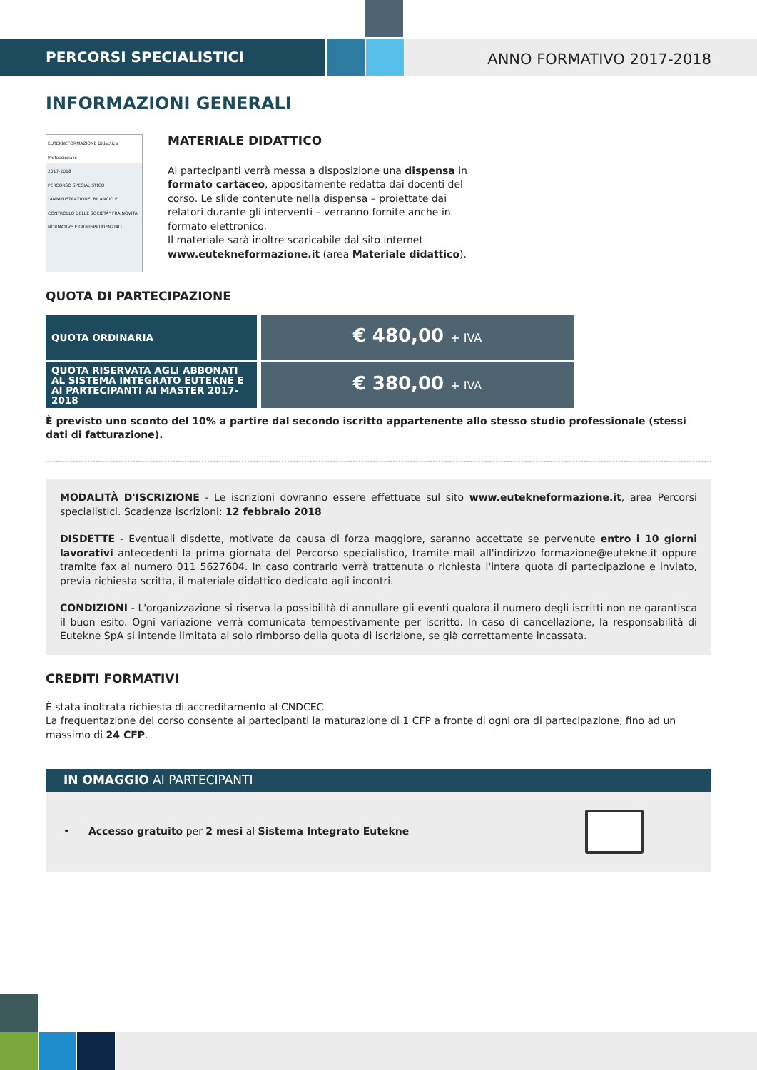PERCORSI SPECIALISTICI
ANNO FORMATIVO 2017-2018
INFORMAZIONI GENERALI
EUTEKNEFORMAZIONE Didactica Professionalis
2017-2018
PERCORSO SPECIALISTICO
"AMMINISTRAZIONE, BILANCIO E CONTROLLO DELLE SOCIETÀ" FRA NOVITÀ NORMATIVE E GIURISPRUDENZIALI
MATERIALE DIDATTICO
Ai partecipanti verrà messa a disposizione una dispensa in formato cartaceo, appositamente redatta dai docenti del corso. Le slide contenute nella dispensa – proiettate dai relatori durante gli interventi – verranno fornite anche in formato elettronico.
Il materiale sarà inoltre scaricabile dal sito internet www.eutekneformazione.it (area Materiale didattico).
QUOTA DI PARTECIPAZIONE
| QUOTA ORDINARIA | € 480,00 + IVA |
| QUOTA RISERVATA AGLI ABBONATI AL SISTEMA INTEGRATO EUTEKNE E AI PARTECIPANTI AI MASTER 2017-2018 | € 380,00 + IVA |
È previsto uno sconto del 10% a partire dal secondo iscritto appartenente allo stesso studio professionale (stessi dati di fatturazione).
MODALITÀ D'ISCRIZIONE - Le iscrizioni dovranno essere effettuate sul sito www.eutekneformazione.it, area Percorsi specialistici. Scadenza iscrizioni: 12 febbraio 2018
DISDETTE - Eventuali disdette, motivate da causa di forza maggiore, saranno accettate se pervenute entro i 10 giorni lavorativi antecedenti la prima giornata del Percorso specialistico, tramite mail all'indirizzo formazione@eutekne.it oppure tramite fax al numero 011 5627604. In caso contrario verrà trattenuta o richiesta l'intera quota di partecipazione e inviato, previa richiesta scritta, il materiale didattico dedicato agli incontri.
CONDIZIONI - L'organizzazione si riserva la possibilità di annullare gli eventi qualora il numero degli iscritti non ne garantisca il buon esito. Ogni variazione verrà comunicata tempestivamente per iscritto. In caso di cancellazione, la responsabilità di Eutekne SpA si intende limitata al solo rimborso della quota di iscrizione, se già correttamente incassata.
CREDITI FORMATIVI
È stata inoltrata richiesta di accreditamento al CNDCEC.
La frequentazione del corso consente ai partecipanti la maturazione di 1 CFP a fronte di ogni ora di partecipazione, fino ad un massimo di 24 CFP.
IN OMAGGIO AI PARTECIPANTI
• Accesso gratuito per 2 mesi al Sistema Integrato Eutekne